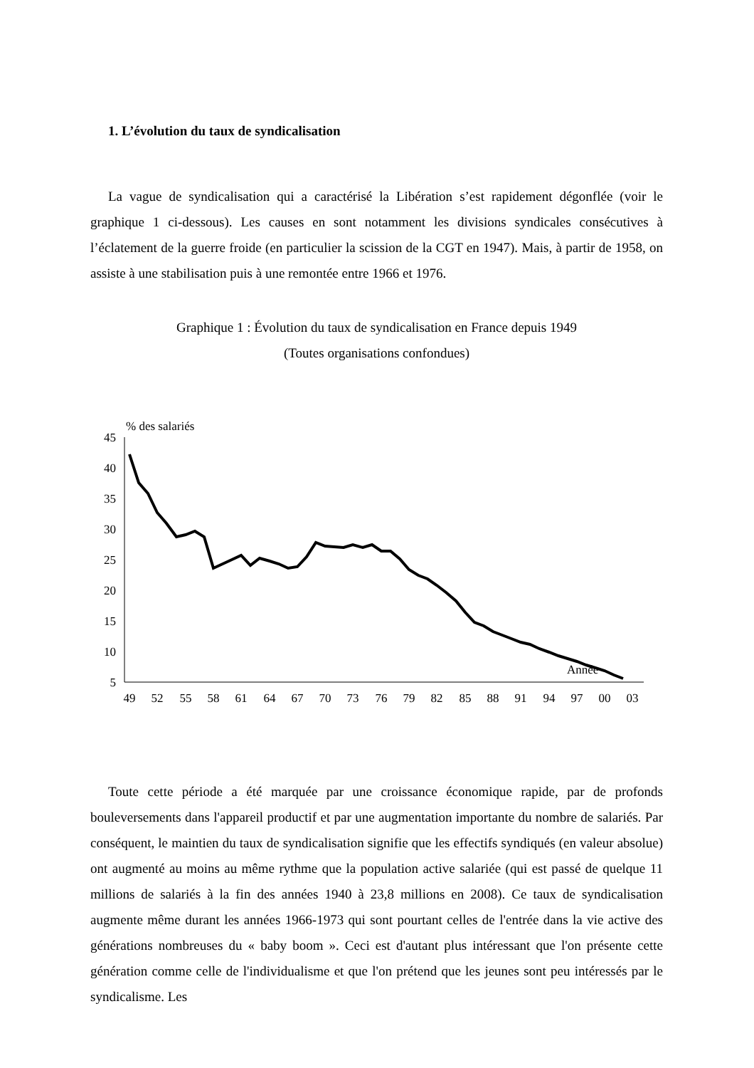1. L’évolution du taux de syndicalisation
La vague de syndicalisation qui a caractérisé la Libération s’est rapidement dégonflée (voir le graphique 1 ci-dessous). Les causes en sont notamment les divisions syndicales consécutives à l’éclatement de la guerre froide (en particulier la scission de la CGT en 1947). Mais, à partir de 1958, on assiste à une stabilisation puis à une remontée entre 1966 et 1976.
Graphique 1 : Évolution du taux de syndicalisation en France depuis 1949
(Toutes organisations confondues)
% des salariés
45
40
35
30
25
20
15
10
5
Année
49
52
55
58
61
64
67
70
73
76
79
82
85
88
91
94
97
00
03
Toute cette période a été marquée par une croissance économique rapide, par de profonds bouleversements dans l'appareil productif et par une augmentation importante du nombre de salariés. Par conséquent, le maintien du taux de syndicalisation signifie que les effectifs syndiqués (en valeur absolue) ont augmenté au moins au même rythme que la population active salariée (qui est passé de quelque 11 millions de salariés à la fin des années 1940 à 23,8 millions en 2008). Ce taux de syndicalisation augmente même durant les années 1966-1973 qui sont pourtant celles de l'entrée dans la vie active des générations nombreuses du « baby boom ». Ceci est d'autant plus intéressant que l'on présente cette génération comme celle de l'individualisme et que l'on prétend que les jeunes sont peu intéressés par le syndicalisme. Les